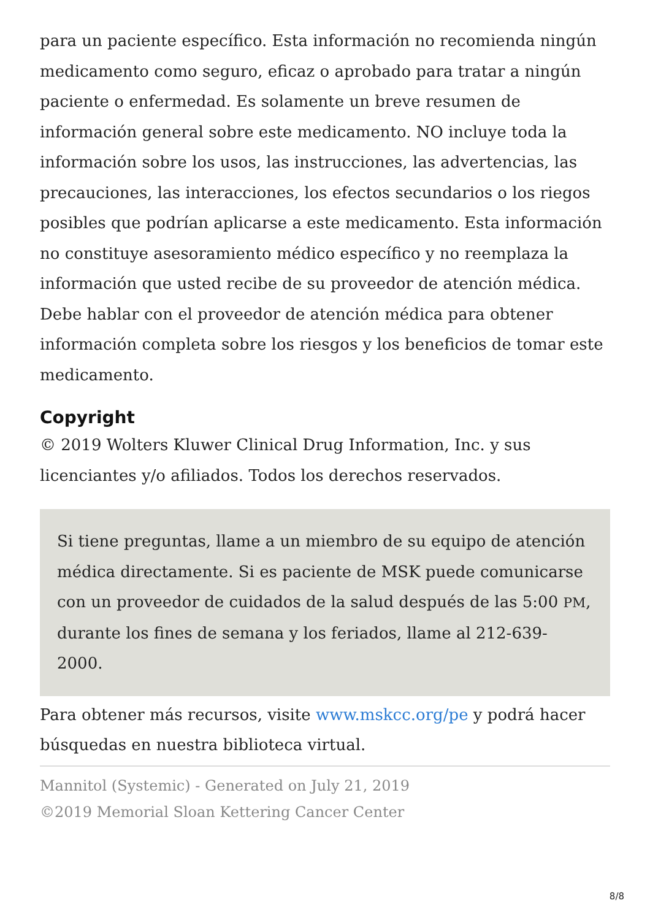para un paciente específico. Esta información no recomienda ningún medicamento como seguro, eficaz o aprobado para tratar a ningún paciente o enfermedad. Es solamente un breve resumen de información general sobre este medicamento. NO incluye toda la información sobre los usos, las instrucciones, las advertencias, las precauciones, las interacciones, los efectos secundarios o los riegos posibles que podrían aplicarse a este medicamento. Esta información no constituye asesoramiento médico específico y no reemplaza la información que usted recibe de su proveedor de atención médica. Debe hablar con el proveedor de atención médica para obtener información completa sobre los riesgos y los beneficios de tomar este medicamento.
Copyright
© 2019 Wolters Kluwer Clinical Drug Information, Inc. y sus licenciantes y/o afiliados. Todos los derechos reservados.
Si tiene preguntas, llame a un miembro de su equipo de atención médica directamente. Si es paciente de MSK puede comunicarse con un proveedor de cuidados de la salud después de las 5:00 PM, durante los fines de semana y los feriados, llame al 212-639-2000.
Para obtener más recursos, visite www.mskcc.org/pe y podrá hacer búsquedas en nuestra biblioteca virtual.
Mannitol (Systemic) - Generated on July 21, 2019
©2019 Memorial Sloan Kettering Cancer Center
8/8